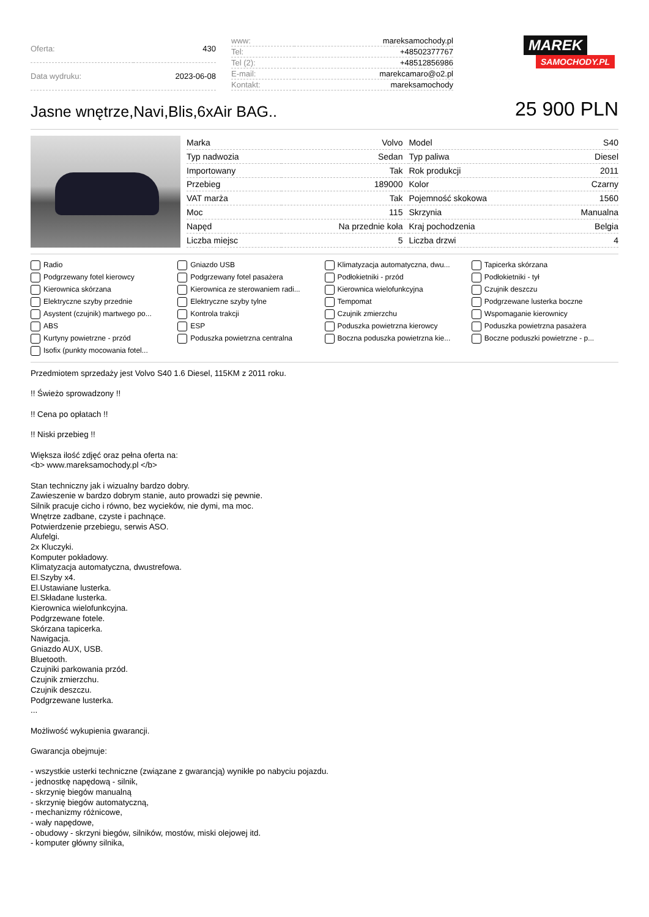| Oferta: | 430 |
| Data wydruku: | 2023-06-08 |
| www: | mareksamochody.pl |
| Tel: | +48502377767 |
| Tel (2): | +48512856986 |
| E-mail: | marekcamaro@o2.pl |
| Kontakt: | mareksamochody |
MAREK
SAMOCHODY.PL
Jasne wnętrze,Navi,Blis,6xAir BAG..
25 900 PLN
| Marka | Volvo | Model | S40 |
| Typ nadwozia | Sedan | Typ paliwa | Diesel |
| Importowany | Tak | Rok produkcji | 2011 |
| Przebieg | 189000 | Kolor | Czarny |
| VAT marża | Tak | Pojemność skokowa | 1560 |
| Moc | 115 | Skrzynia | Manualna |
| Napęd | Na przednie koła | Kraj pochodzenia | Belgia |
| Liczba miejsc | 5 | Liczba drzwi | 4 |
Radio
Gniazdo USB
Klimatyzacja automatyczna, dwu...
Tapicerka skórzana
Podgrzewany fotel kierowcy
Podgrzewany fotel pasażera
Podłokietniki - przód
Podłokietniki - tył
Kierownica skórzana
Kierownica ze sterowaniem radi...
Kierownica wielofunkcyjna
Czujnik deszczu
Elektryczne szyby przednie
Elektryczne szyby tylne
Tempomat
Podgrzewane lusterka boczne
Asystent (czujnik) martwego po...
Kontrola trakcji
Czujnik zmierzchu
Wspomaganie kierownicy
ABS
ESP
Poduszka powietrzna kierowcy
Poduszka powietrzna pasażera
Kurtyny powietrzne - przód
Poduszka powietrzna centralna
Boczna poduszka powietrzna kie...
Boczne poduszki powietrzne - p...
Isofix (punkty mocowania fotel...
Przedmiotem sprzedaży jest Volvo S40 1.6 Diesel, 115KM z 2011 roku.
!! Świeżo sprowadzony !!
!! Cena po opłatach !!
!! Niski przebieg !!
Większa ilość zdjęć oraz pełna oferta na:
<b> www.mareksamochody.pl </b>
Stan techniczny jak i wizualny bardzo dobry.
Zawieszenie w bardzo dobrym stanie, auto prowadzi się pewnie.
Silnik pracuje cicho i równo, bez wycieków, nie dymi, ma moc.
Wnętrze zadbane, czyste i pachnące.
Potwierdzenie przebiegu, serwis ASO.
Alufelgi.
2x Kluczyki.
Komputer pokładowy.
Klimatyzacja automatyczna, dwustrefowa.
El.Szyby x4.
El.Ustawiane lusterka.
El.Składane lusterka.
Kierownica wielofunkcyjna.
Podgrzewane fotele.
Skórzana tapicerka.
Nawigacja.
Gniazdo AUX, USB.
Bluetooth.
Czujniki parkowania przód.
Czujnik zmierzchu.
Czujnik deszczu.
Podgrzewane lusterka.
...
Możliwość wykupienia gwarancji.
Gwarancja obejmuje:
- wszystkie usterki techniczne (związane z gwarancją) wynikłe po nabyciu pojazdu.
- jednostkę napędową - silnik,
- skrzynię biegów manualną
- skrzynię biegów automatyczną,
- mechanizmy różnicowe,
- wały napędowe,
- obudowy - skrzyni biegów, silników, mostów, miski olejowej itd.
- komputer główny silnika,